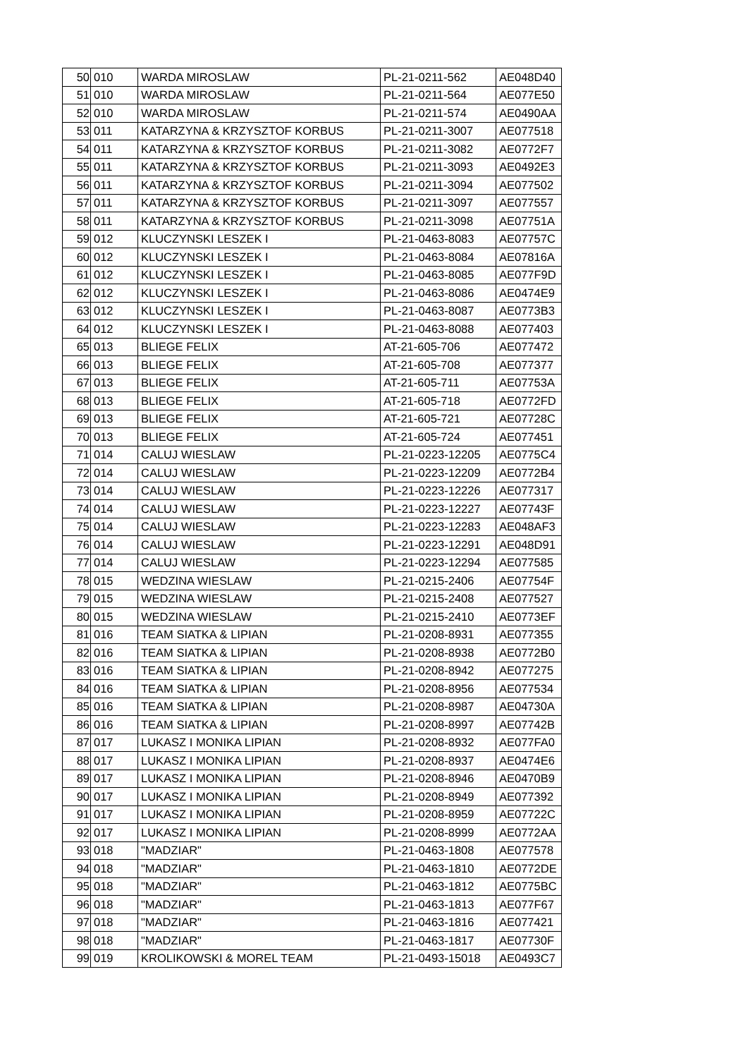| 50 | 010 | WARDA MIROSLAW | PL-21-0211-562 | AE048D40 |
| 51 | 010 | WARDA MIROSLAW | PL-21-0211-564 | AE077E50 |
| 52 | 010 | WARDA MIROSLAW | PL-21-0211-574 | AE0490AA |
| 53 | 011 | KATARZYNA & KRZYSZTOF KORBUS | PL-21-0211-3007 | AE077518 |
| 54 | 011 | KATARZYNA & KRZYSZTOF KORBUS | PL-21-0211-3082 | AE0772F7 |
| 55 | 011 | KATARZYNA & KRZYSZTOF KORBUS | PL-21-0211-3093 | AE0492E3 |
| 56 | 011 | KATARZYNA & KRZYSZTOF KORBUS | PL-21-0211-3094 | AE077502 |
| 57 | 011 | KATARZYNA & KRZYSZTOF KORBUS | PL-21-0211-3097 | AE077557 |
| 58 | 011 | KATARZYNA & KRZYSZTOF KORBUS | PL-21-0211-3098 | AE07751A |
| 59 | 012 | KLUCZYNSKI LESZEK I | PL-21-0463-8083 | AE07757C |
| 60 | 012 | KLUCZYNSKI LESZEK I | PL-21-0463-8084 | AE07816A |
| 61 | 012 | KLUCZYNSKI LESZEK I | PL-21-0463-8085 | AE077F9D |
| 62 | 012 | KLUCZYNSKI LESZEK I | PL-21-0463-8086 | AE0474E9 |
| 63 | 012 | KLUCZYNSKI LESZEK I | PL-21-0463-8087 | AE0773B3 |
| 64 | 012 | KLUCZYNSKI LESZEK I | PL-21-0463-8088 | AE077403 |
| 65 | 013 | BLIEGE FELIX | AT-21-605-706 | AE077472 |
| 66 | 013 | BLIEGE FELIX | AT-21-605-708 | AE077377 |
| 67 | 013 | BLIEGE FELIX | AT-21-605-711 | AE07753A |
| 68 | 013 | BLIEGE FELIX | AT-21-605-718 | AE0772FD |
| 69 | 013 | BLIEGE FELIX | AT-21-605-721 | AE07728C |
| 70 | 013 | BLIEGE FELIX | AT-21-605-724 | AE077451 |
| 71 | 014 | CALUJ WIESLAW | PL-21-0223-12205 | AE0775C4 |
| 72 | 014 | CALUJ WIESLAW | PL-21-0223-12209 | AE0772B4 |
| 73 | 014 | CALUJ WIESLAW | PL-21-0223-12226 | AE077317 |
| 74 | 014 | CALUJ WIESLAW | PL-21-0223-12227 | AE07743F |
| 75 | 014 | CALUJ WIESLAW | PL-21-0223-12283 | AE048AF3 |
| 76 | 014 | CALUJ WIESLAW | PL-21-0223-12291 | AE048D91 |
| 77 | 014 | CALUJ WIESLAW | PL-21-0223-12294 | AE077585 |
| 78 | 015 | WEDZINA WIESLAW | PL-21-0215-2406 | AE07754F |
| 79 | 015 | WEDZINA WIESLAW | PL-21-0215-2408 | AE077527 |
| 80 | 015 | WEDZINA WIESLAW | PL-21-0215-2410 | AE0773EF |
| 81 | 016 | TEAM SIATKA & LIPIAN | PL-21-0208-8931 | AE077355 |
| 82 | 016 | TEAM SIATKA & LIPIAN | PL-21-0208-8938 | AE0772B0 |
| 83 | 016 | TEAM SIATKA & LIPIAN | PL-21-0208-8942 | AE077275 |
| 84 | 016 | TEAM SIATKA & LIPIAN | PL-21-0208-8956 | AE077534 |
| 85 | 016 | TEAM SIATKA & LIPIAN | PL-21-0208-8987 | AE04730A |
| 86 | 016 | TEAM SIATKA & LIPIAN | PL-21-0208-8997 | AE07742B |
| 87 | 017 | LUKASZ I MONIKA LIPIAN | PL-21-0208-8932 | AE077FA0 |
| 88 | 017 | LUKASZ I MONIKA LIPIAN | PL-21-0208-8937 | AE0474E6 |
| 89 | 017 | LUKASZ I MONIKA LIPIAN | PL-21-0208-8946 | AE0470B9 |
| 90 | 017 | LUKASZ I MONIKA LIPIAN | PL-21-0208-8949 | AE077392 |
| 91 | 017 | LUKASZ I MONIKA LIPIAN | PL-21-0208-8959 | AE07722C |
| 92 | 017 | LUKASZ I MONIKA LIPIAN | PL-21-0208-8999 | AE0772AA |
| 93 | 018 | "MADZIAR" | PL-21-0463-1808 | AE077578 |
| 94 | 018 | "MADZIAR" | PL-21-0463-1810 | AE0772DE |
| 95 | 018 | "MADZIAR" | PL-21-0463-1812 | AE0775BC |
| 96 | 018 | "MADZIAR" | PL-21-0463-1813 | AE077F67 |
| 97 | 018 | "MADZIAR" | PL-21-0463-1816 | AE077421 |
| 98 | 018 | "MADZIAR" | PL-21-0463-1817 | AE07730F |
| 99 | 019 | KROLIKOWSKI & MOREL TEAM | PL-21-0493-15018 | AE0493C7 |